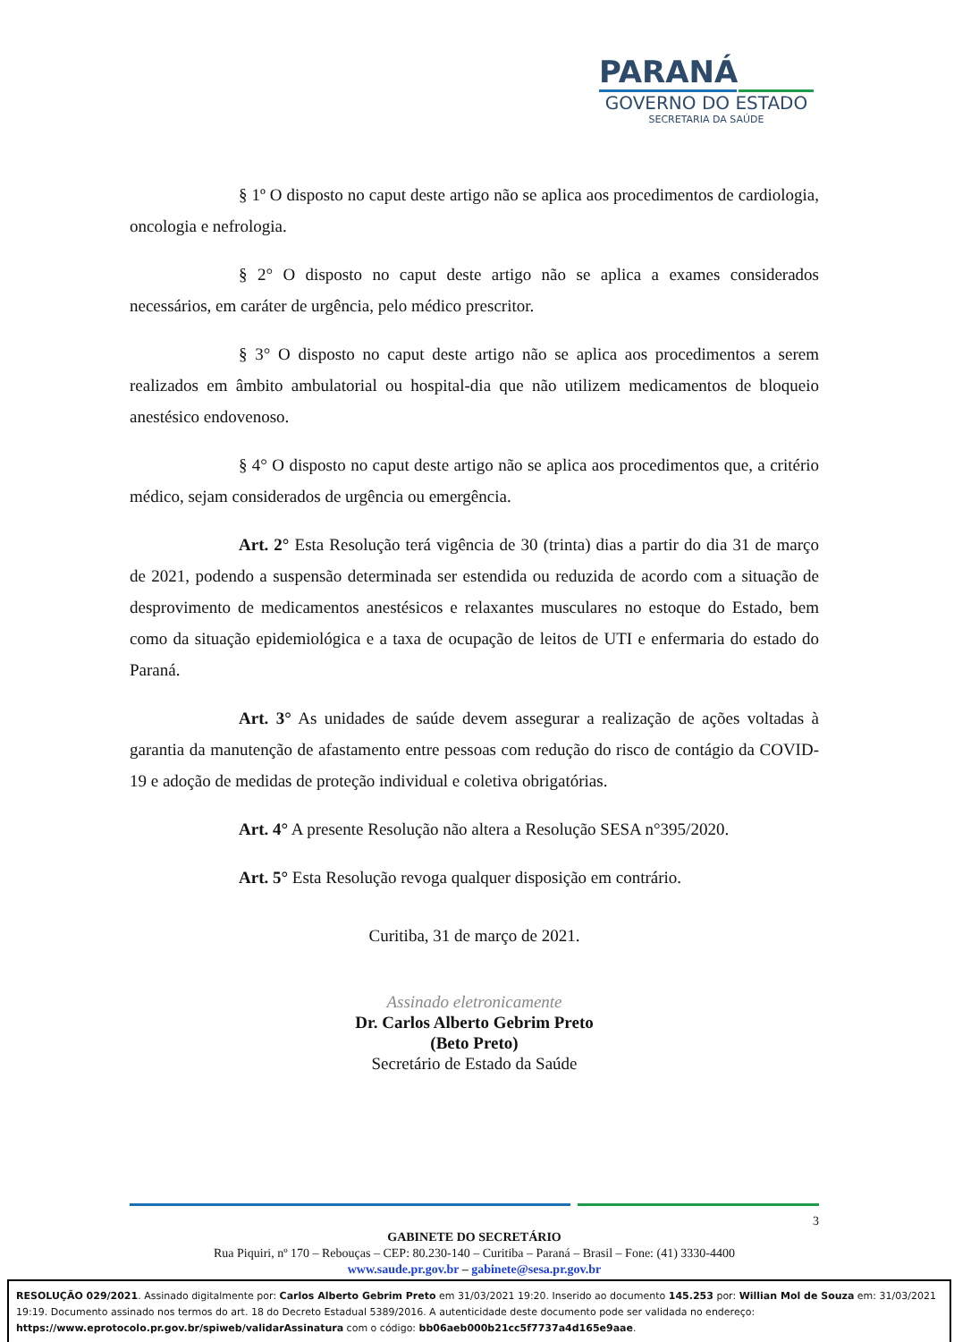PARANÁ
GOVERNO DO ESTADO
SECRETARIA DA SAÚDE
§ 1º O disposto no caput deste artigo não se aplica aos procedimentos de cardiologia, oncologia e nefrologia.
§ 2° O disposto no caput deste artigo não se aplica a exames considerados necessários, em caráter de urgência, pelo médico prescritor.
§ 3° O disposto no caput deste artigo não se aplica aos procedimentos a serem realizados em âmbito ambulatorial ou hospital-dia que não utilizem medicamentos de bloqueio anestésico endovenoso.
§ 4° O disposto no caput deste artigo não se aplica aos procedimentos que, a critério médico, sejam considerados de urgência ou emergência.
Art. 2° Esta Resolução terá vigência de 30 (trinta) dias a partir do dia 31 de março de 2021, podendo a suspensão determinada ser estendida ou reduzida de acordo com a situação de desprovimento de medicamentos anestésicos e relaxantes musculares no estoque do Estado, bem como da situação epidemiológica e a taxa de ocupação de leitos de UTI e enfermaria do estado do Paraná.
Art. 3° As unidades de saúde devem assegurar a realização de ações voltadas à garantia da manutenção de afastamento entre pessoas com redução do risco de contágio da COVID-19 e adoção de medidas de proteção individual e coletiva obrigatórias.
Art. 4° A presente Resolução não altera a Resolução SESA n°395/2020.
Art. 5° Esta Resolução revoga qualquer disposição em contrário.
Curitiba, 31 de março de 2021.
Assinado eletronicamente
Dr. Carlos Alberto Gebrim Preto
(Beto Preto)
Secretário de Estado da Saúde
3
GABINETE DO SECRETÁRIO
Rua Piquiri, nº 170 – Rebouças – CEP: 80.230-140 – Curitiba – Paraná – Brasil – Fone: (41) 3330-4400
www.saude.pr.gov.br – gabinete@sesa.pr.gov.br
RESOLUÇÃO 029/2021. Assinado digitalmente por: Carlos Alberto Gebrim Preto em 31/03/2021 19:20. Inserido ao documento 145.253 por: Willian Mol de Souza em: 31/03/2021 19:19. Documento assinado nos termos do art. 18 do Decreto Estadual 5389/2016. A autenticidade deste documento pode ser validada no endereço: https://www.eprotocolo.pr.gov.br/spiweb/validarAssinatura com o código: bb06aeb000b21cc5f7737a4d165e9aae.